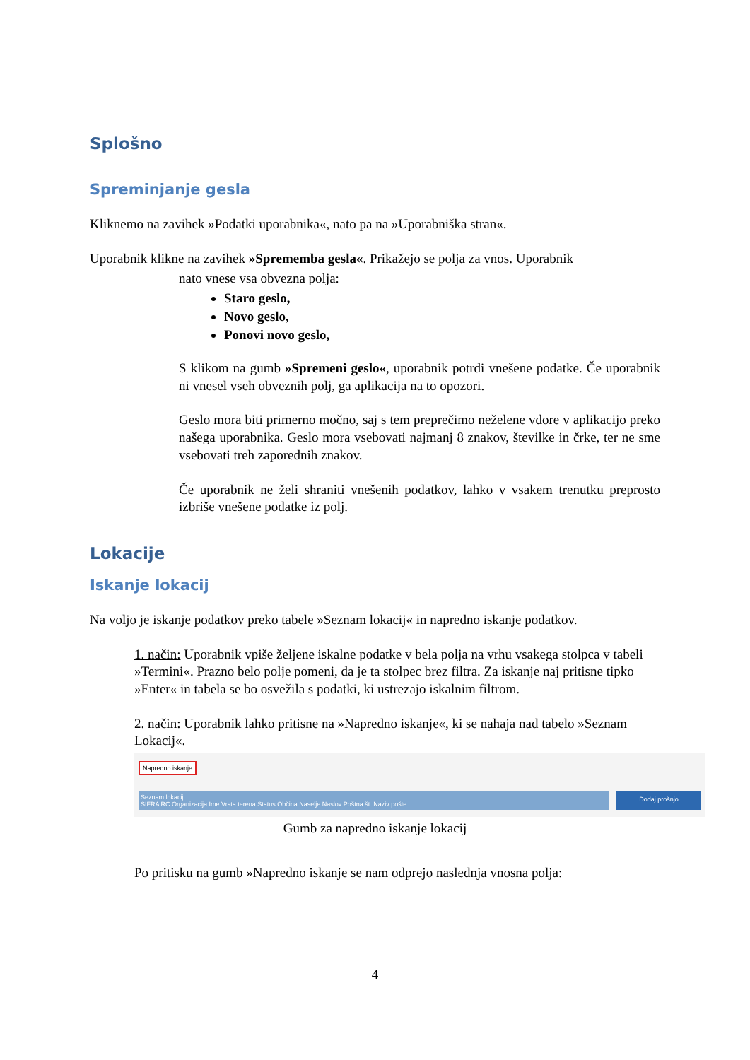Splošno
Spreminjanje gesla
Kliknemo na zavihek »Podatki uporabnika«, nato pa na »Uporabniška stran«.
Uporabnik klikne na zavihek »Sprememba gesla«. Prikažejo se polja za vnos. Uporabnik
nato vnese vsa obvezna polja:
Staro geslo,
Novo geslo,
Ponovi novo geslo,
S klikom na gumb »Spremeni geslo«, uporabnik potrdi vnešene podatke. Če uporabnik ni vnesel vseh obveznih polj, ga aplikacija na to opozori.
Geslo mora biti primerno močno, saj s tem preprečimo neželene vdore v aplikacijo preko našega uporabnika. Geslo mora vsebovati najmanj 8 znakov, številke in črke, ter ne sme vsebovati treh zaporednih znakov.
Če uporabnik ne želi shraniti vnešenih podatkov, lahko v vsakem trenutku preprosto izbriše vnešene podatke iz polj.
Lokacije
Iskanje lokacij
Na voljo je iskanje podatkov preko tabele »Seznam lokacij« in napredno iskanje podatkov.
1. način: Uporabnik vpiše željene iskalne podatke v bela polja na vrhu vsakega stolpca v tabeli »Termini«. Prazno belo polje pomeni, da je ta stolpec brez filtra. Za iskanje naj pritisne tipko »Enter« in tabela se bo osvežila s podatki, ki ustrezajo iskalnim filtrom.
2. način: Uporabnik lahko pritisne na »Napredno iskanje«, ki se nahaja nad tabelo »Seznam Lokacij«.
Napredno iskanje
Seznam lokacij
ŠIFRA RC Organizacija Ime Vrsta terena Status Občina Naselje Naslov Poštna št. Naziv pošte
Dodaj prošnjo
Gumb za napredno iskanje lokacij
Po pritisku na gumb »Napredno iskanje se nam odprejo naslednja vnosna polja:
4